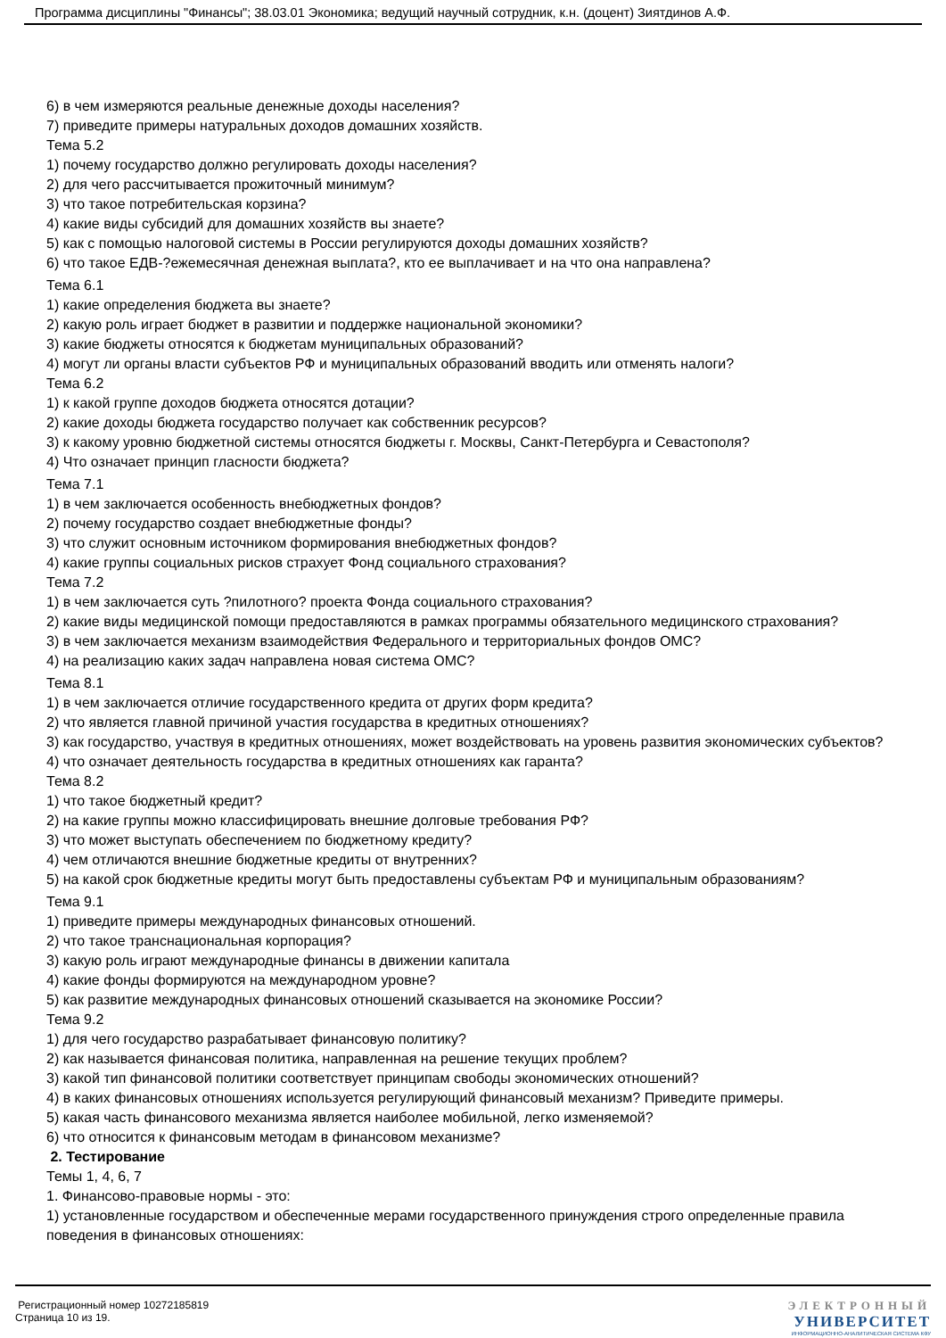Программа дисциплины "Финансы"; 38.03.01 Экономика; ведущий научный сотрудник, к.н. (доцент) Зиятдинов А.Ф.
6) в чем измеряются реальные денежные доходы населения?
7) приведите примеры натуральных доходов домашних хозяйств.
Тема 5.2
1) почему государство должно регулировать доходы населения?
2) для чего рассчитывается прожиточный минимум?
3) что такое потребительская корзина?
4) какие виды субсидий для домашних хозяйств вы знаете?
5) как с помощью налоговой системы в России регулируются доходы домашних хозяйств?
6) что такое ЕДВ-?ежемесячная денежная выплата?, кто ее выплачивает и на что она направлена?
Тема 6.1
1) какие определения бюджета вы знаете?
2) какую роль играет бюджет в развитии и поддержке национальной экономики?
3) какие бюджеты относятся к бюджетам муниципальных образований?
4) могут ли органы власти субъектов РФ и муниципальных образований вводить или отменять налоги?
Тема 6.2
1) к какой группе доходов бюджета относятся дотации?
2) какие доходы бюджета государство получает как собственник ресурсов?
3) к какому уровню бюджетной системы относятся бюджеты г. Москвы, Санкт-Петербурга и Севастополя?
4) Что означает принцип гласности бюджета?
Тема 7.1
1) в чем заключается особенность внебюджетных фондов?
2) почему государство создает внебюджетные фонды?
3) что служит основным источником формирования внебюджетных фондов?
4) какие группы социальных рисков страхует Фонд социального страхования?
Тема 7.2
1) в чем заключается суть ?пилотного? проекта Фонда социального страхования?
2) какие виды медицинской помощи предоставляются в рамках программы обязательного медицинского страхования?
3) в чем заключается механизм взаимодействия Федерального и территориальных фондов ОМС?
4) на реализацию каких задач направлена новая система ОМС?
Тема 8.1
1) в чем заключается отличие государственного кредита от других форм кредита?
2) что является главной причиной участия государства в кредитных отношениях?
3) как государство, участвуя в кредитных отношениях, может воздействовать на уровень развития экономических субъектов?
4) что означает деятельность государства в кредитных отношениях как гаранта?
Тема 8.2
1) что такое бюджетный кредит?
2) на какие группы можно классифицировать внешние долговые требования РФ?
3) что может выступать обеспечением по бюджетному кредиту?
4) чем отличаются внешние бюджетные кредиты от внутренних?
5) на какой срок бюджетные кредиты могут быть предоставлены субъектам РФ и муниципальным образованиям?
Тема 9.1
1) приведите примеры международных финансовых отношений.
2) что такое транснациональная корпорация?
3) какую роль играют международные финансы в движении капитала
4) какие фонды формируются на международном уровне?
5) как развитие международных финансовых отношений сказывается на экономике России?
Тема 9.2
1) для чего государство разрабатывает финансовую политику?
2) как называется финансовая политика, направленная на решение текущих проблем?
3) какой тип финансовой политики соответствует принципам свободы экономических отношений?
4) в каких финансовых отношениях используется регулирующий финансовый механизм? Приведите примеры.
5) какая часть финансового механизма является наиболее мобильной, легко изменяемой?
6) что относится к финансовым методам в финансовом механизме?
2. Тестирование
Темы 1, 4, 6, 7
1. Финансово-правовые нормы - это:
1) установленные государством и обеспеченные мерами государственного принуждения строго определенные правила поведения в финансовых отношениях:
Регистрационный номер 10272185819
Страница 10 из 19.
ЭЛЕКТРОННЫЙ
УНИВЕРСИТЕТ
ИНФОРМАЦИОННО-АНАЛИТИЧЕСКАЯ СИСТЕМА КФУ